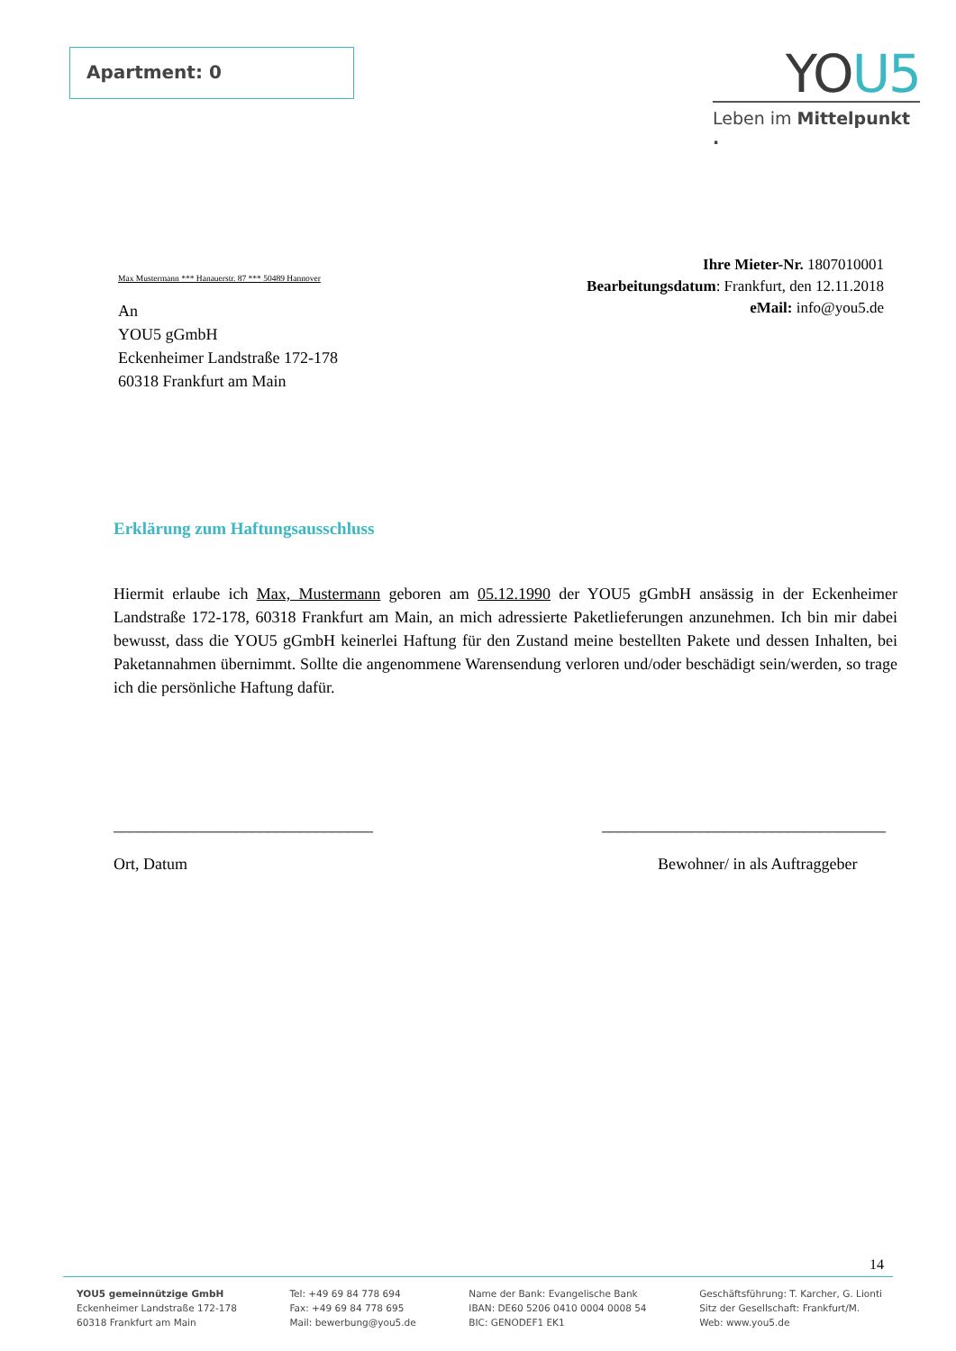Apartment: 0
YOU5
Leben im Mittelpunkt .
Max Mustermann *** Hanauerstr. 87 *** 50489 Hannover
An
YOU5 gGmbH
Eckenheimer Landstraße 172-178
60318 Frankfurt am Main
Ihre Mieter-Nr. 1807010001
Bearbeitungsdatum: Frankfurt, den 12.11.2018
eMail: info@you5.de
Erklärung zum Haftungsausschluss
Hiermit erlaube ich Max, Mustermann geboren am 05.12.1990 der YOU5 gGmbH ansässig in der Eckenheimer Landstraße 172-178, 60318 Frankfurt am Main, an mich adressierte Paketlieferungen anzunehmen. Ich bin mir dabei bewusst, dass die YOU5 gGmbH keinerlei Haftung für den Zustand meine bestellten Pakete und dessen Inhalten, bei Paketannahmen übernimmt. Sollte die angenommene Warensendung verloren und/oder beschädigt sein/werden, so trage ich die persönliche Haftung dafür.
________________________________
Ort, Datum
___________________________________
Bewohner/ in als Auftraggeber
14
YOU5 gemeinnützige GmbH
Eckenheimer Landstraße 172-178
60318 Frankfurt am Main
Tel: +49 69 84 778 694
Fax: +49 69 84 778 695
Mail: bewerbung@you5.de
Name der Bank: Evangelische Bank
IBAN: DE60 5206 0410 0004 0008 54
BIC: GENODEF1 EK1
Geschäftsführung: T. Karcher, G. Lionti
Sitz der Gesellschaft: Frankfurt/M.
Web: www.you5.de